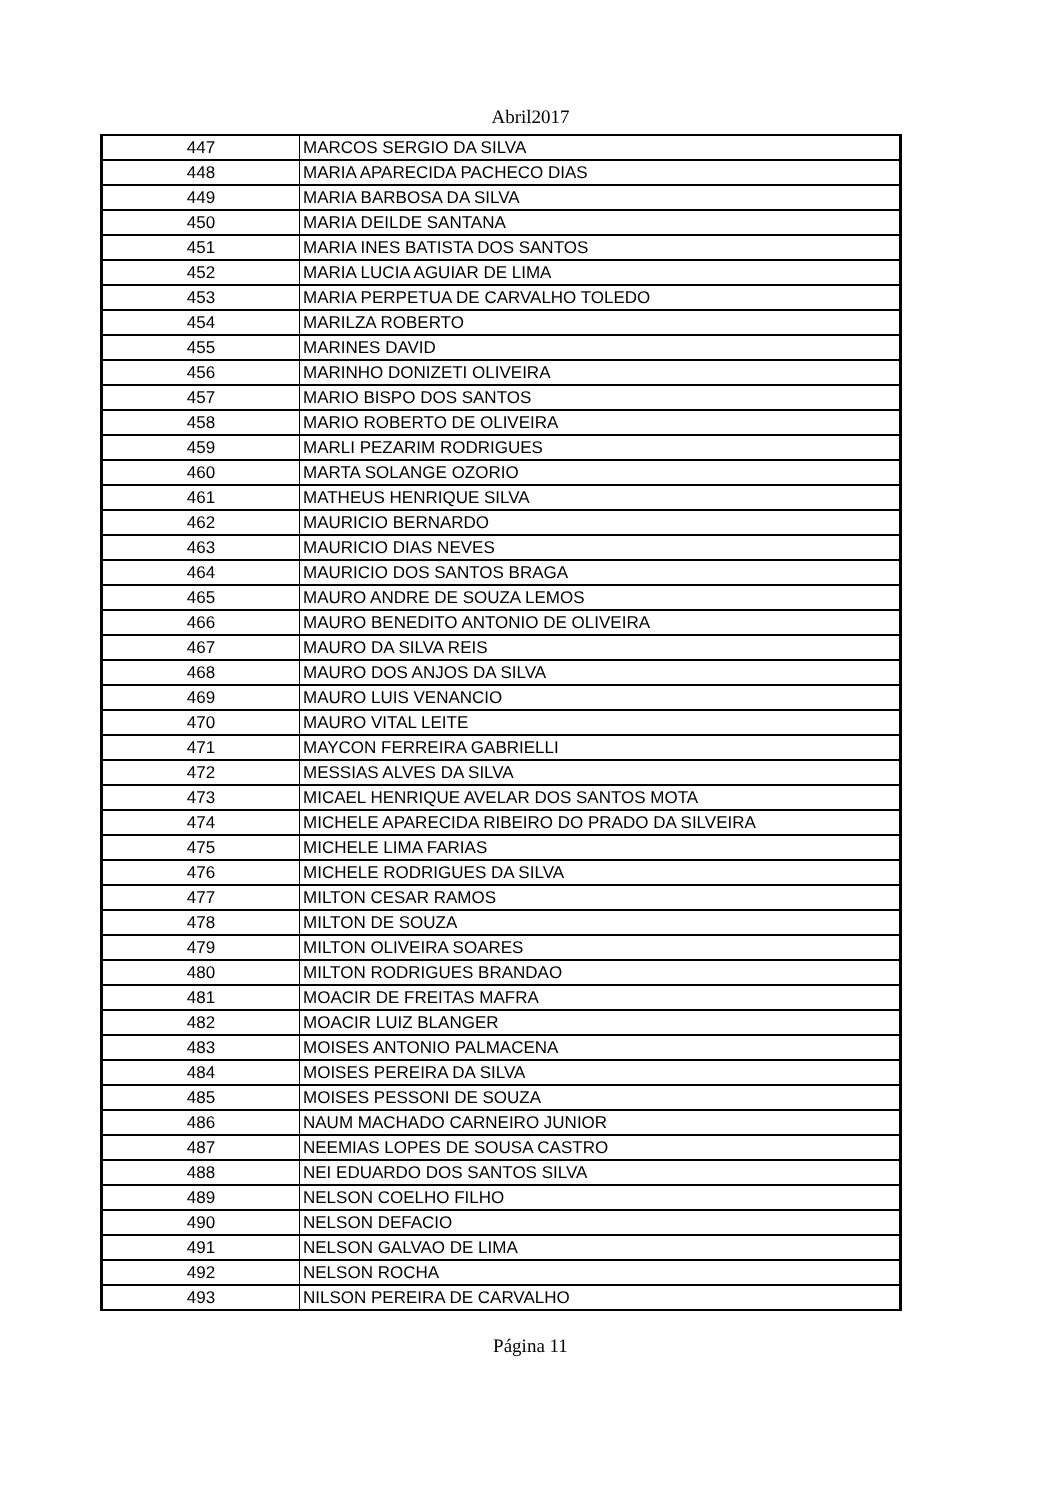Abril2017
| 447 | MARCOS SERGIO DA SILVA |
| 448 | MARIA APARECIDA PACHECO DIAS |
| 449 | MARIA BARBOSA DA SILVA |
| 450 | MARIA DEILDE SANTANA |
| 451 | MARIA INES BATISTA DOS SANTOS |
| 452 | MARIA LUCIA AGUIAR DE LIMA |
| 453 | MARIA PERPETUA DE CARVALHO TOLEDO |
| 454 | MARILZA ROBERTO |
| 455 | MARINES DAVID |
| 456 | MARINHO DONIZETI OLIVEIRA |
| 457 | MARIO BISPO DOS SANTOS |
| 458 | MARIO ROBERTO DE OLIVEIRA |
| 459 | MARLI PEZARIM RODRIGUES |
| 460 | MARTA SOLANGE OZORIO |
| 461 | MATHEUS HENRIQUE SILVA |
| 462 | MAURICIO BERNARDO |
| 463 | MAURICIO DIAS NEVES |
| 464 | MAURICIO DOS SANTOS BRAGA |
| 465 | MAURO ANDRE DE SOUZA LEMOS |
| 466 | MAURO BENEDITO ANTONIO DE OLIVEIRA |
| 467 | MAURO DA SILVA REIS |
| 468 | MAURO DOS ANJOS DA SILVA |
| 469 | MAURO LUIS VENANCIO |
| 470 | MAURO VITAL LEITE |
| 471 | MAYCON FERREIRA GABRIELLI |
| 472 | MESSIAS ALVES DA SILVA |
| 473 | MICAEL HENRIQUE AVELAR DOS SANTOS MOTA |
| 474 | MICHELE APARECIDA RIBEIRO DO PRADO DA SILVEIRA |
| 475 | MICHELE LIMA FARIAS |
| 476 | MICHELE RODRIGUES DA SILVA |
| 477 | MILTON CESAR RAMOS |
| 478 | MILTON DE SOUZA |
| 479 | MILTON OLIVEIRA SOARES |
| 480 | MILTON RODRIGUES BRANDAO |
| 481 | MOACIR DE FREITAS MAFRA |
| 482 | MOACIR LUIZ BLANGER |
| 483 | MOISES ANTONIO PALMACENA |
| 484 | MOISES PEREIRA DA SILVA |
| 485 | MOISES PESSONI DE SOUZA |
| 486 | NAUM MACHADO CARNEIRO JUNIOR |
| 487 | NEEMIAS LOPES DE SOUSA CASTRO |
| 488 | NEI EDUARDO DOS SANTOS SILVA |
| 489 | NELSON COELHO FILHO |
| 490 | NELSON DEFACIO |
| 491 | NELSON GALVAO DE LIMA |
| 492 | NELSON ROCHA |
| 493 | NILSON PEREIRA DE CARVALHO |
Página 11